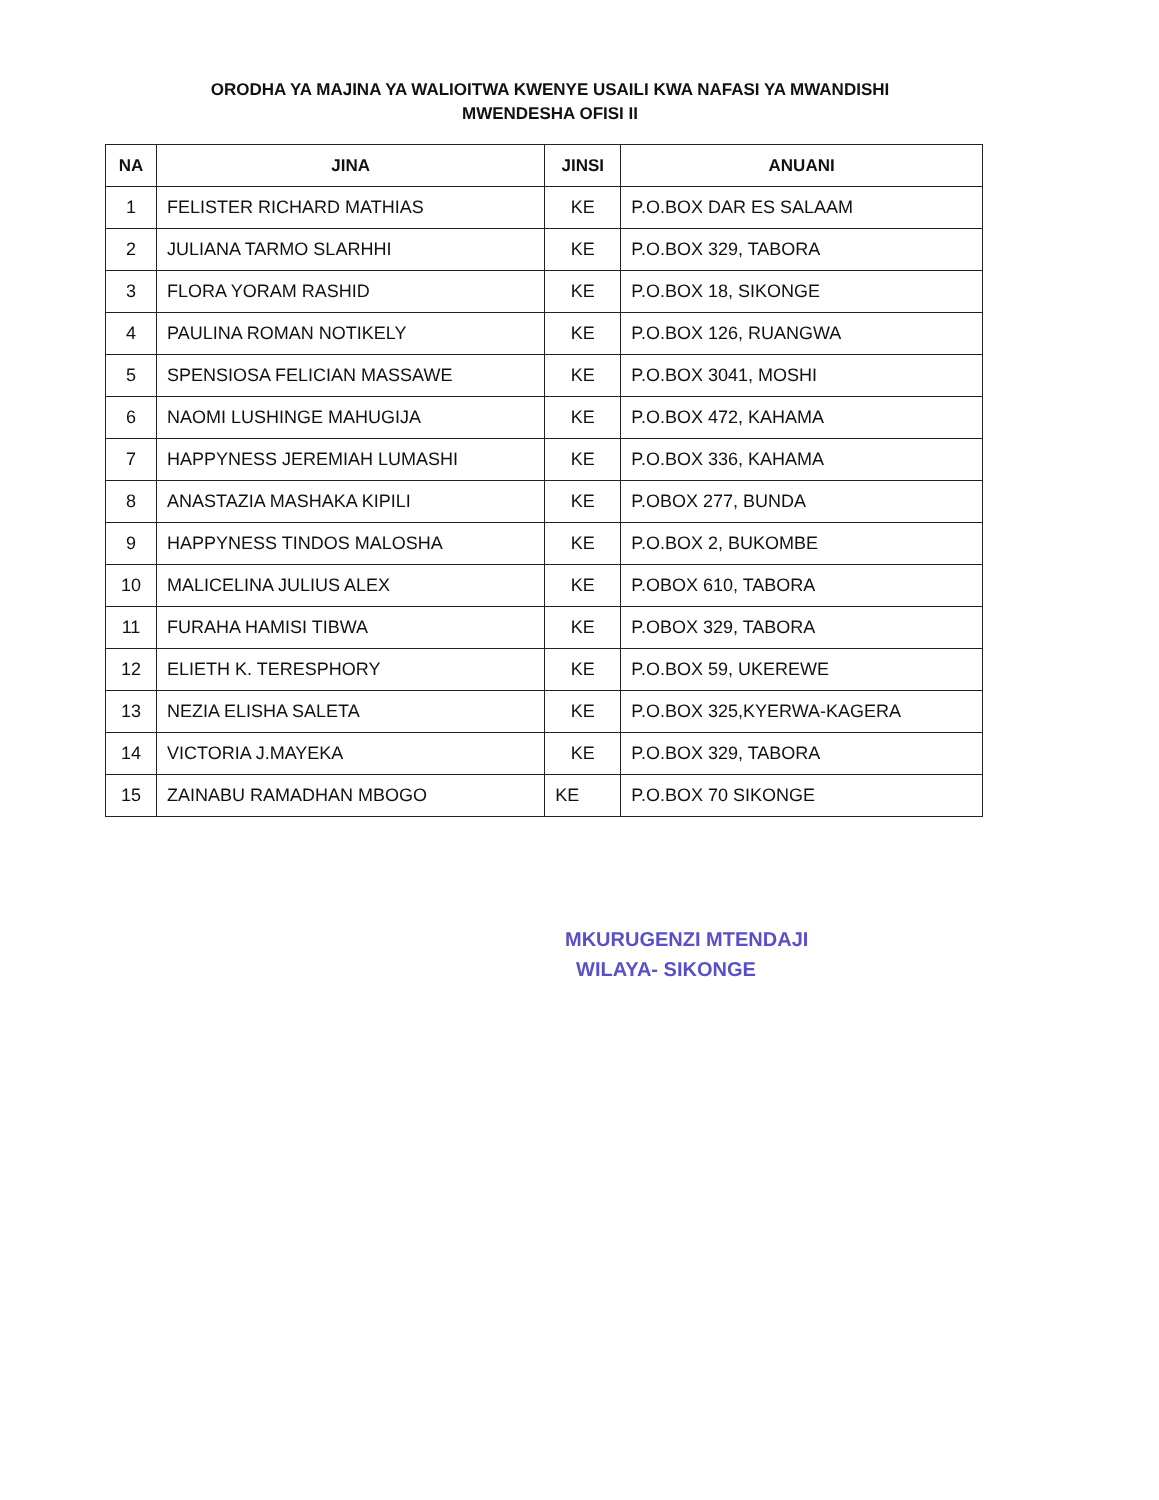ORODHA YA MAJINA YA WALIOITWA KWENYE USAILI KWA NAFASI YA MWANDISHI
MWENDESHA OFISI II
| NA | JINA | JINSI | ANUANI |
| --- | --- | --- | --- |
| 1 | FELISTER RICHARD MATHIAS | KE | P.O.BOX DAR ES SALAAM |
| 2 | JULIANA TARMO SLARHHI | KE | P.O.BOX 329, TABORA |
| 3 | FLORA YORAM RASHID | KE | P.O.BOX 18, SIKONGE |
| 4 | PAULINA ROMAN NOTIKELY | KE | P.O.BOX 126, RUANGWA |
| 5 | SPENSIOSA FELICIAN MASSAWE | KE | P.O.BOX 3041, MOSHI |
| 6 | NAOMI LUSHINGE MAHUGIJA | KE | P.O.BOX 472, KAHAMA |
| 7 | HAPPYNESS JEREMIAH LUMASHI | KE | P.O.BOX 336, KAHAMA |
| 8 | ANASTAZIA MASHAKA KIPILI | KE | P.OBOX 277, BUNDA |
| 9 | HAPPYNESS TINDOS MALOSHA | KE | P.O.BOX 2, BUKOMBE |
| 10 | MALICELINA JULIUS ALEX | KE | P.OBOX 610, TABORA |
| 11 | FURAHA HAMISI TIBWA | KE | P.OBOX 329, TABORA |
| 12 | ELIETH K. TERESPHORY | KE | P.O.BOX 59, UKEREWE |
| 13 | NEZIA ELISHA SALETA | KE | P.O.BOX 325,KYERWA-KAGERA |
| 14 | VICTORIA J.MAYEKA | KE | P.O.BOX 329, TABORA |
| 15 | ZAINABU RAMADHAN MBOGO | KE | P.O.BOX 70 SIKONGE |
​
MKURUGENZI MTENDAJI
WILAYA- SIKONGE